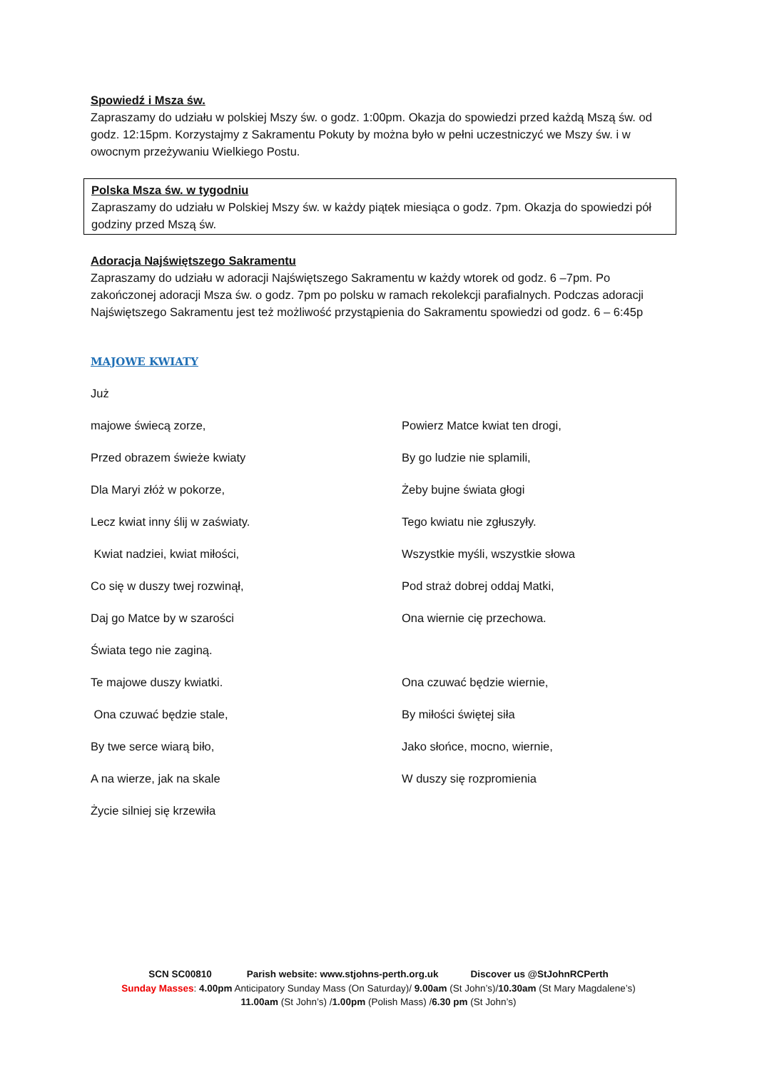Spowiedź i Msza św.
Zapraszamy do udziału w polskiej Mszy św. o godz. 1:00pm. Okazja do spowiedzi przed każdą Mszą św. od godz. 12:15pm. Korzystajmy z Sakramentu Pokuty by można było w pełni uczestniczyć we Mszy św. i w owocnym przeżywaniu Wielkiego Postu.
Polska Msza św. w tygodniu
Zapraszamy do udziału w Polskiej Mszy św. w każdy piątek miesiąca o godz. 7pm. Okazja do spowiedzi pół godziny przed Mszą św.
Adoracja Najświętszego Sakramentu
Zapraszamy do udziału w adoracji Najświętszego Sakramentu w każdy wtorek od godz. 6 –7pm. Po zakończonej adoracji Msza św. o godz. 7pm po polsku w ramach rekolekcji parafialnych. Podczas adoracji Najświętszego Sakramentu jest też możliwość przystąpienia do Sakramentu spowiedzi od godz. 6 – 6:45p
MAJOWE KWIATY
Już
majowe świecą zorze,
Powierz Matce kwiat ten drogi,
Przed obrazem świeże kwiaty
By go ludzie nie splamili,
Dla Maryi złóż w pokorze,
Żeby bujne świata głogi
Lecz kwiat inny ślij w zaświaty.
Tego kwiatu nie zgłuszyły.
Kwiat nadziei, kwiat miłości,
Wszystkie myśli, wszystkie słowa
Co się w duszy twej rozwinął,
Pod straż dobrej oddaj Matki,
Daj go Matce by w szarości
Ona wiernie cię przechowa.
Świata tego nie zaginą.
Te majowe duszy kwiatki.
Ona czuwać będzie wiernie,
Ona czuwać będzie stale,
By miłości świętej siła
By twe serce wiarą biło,
Jako słońce, mocno, wiernie,
A na wierze, jak na skale
W duszy się rozpromienia
Życie silniej się krzewiła
SCN SC00810 Parish website: www.stjohns-perth.org.uk Discover us @StJohnRCPerth
Sunday Masses: 4.00pm Anticipatory Sunday Mass (On Saturday)/ 9.00am (St John’s)/10.30am (St Mary Magdalene’s)
11.00am (St John’s) /1.00pm (Polish Mass) /6.30 pm (St John’s)